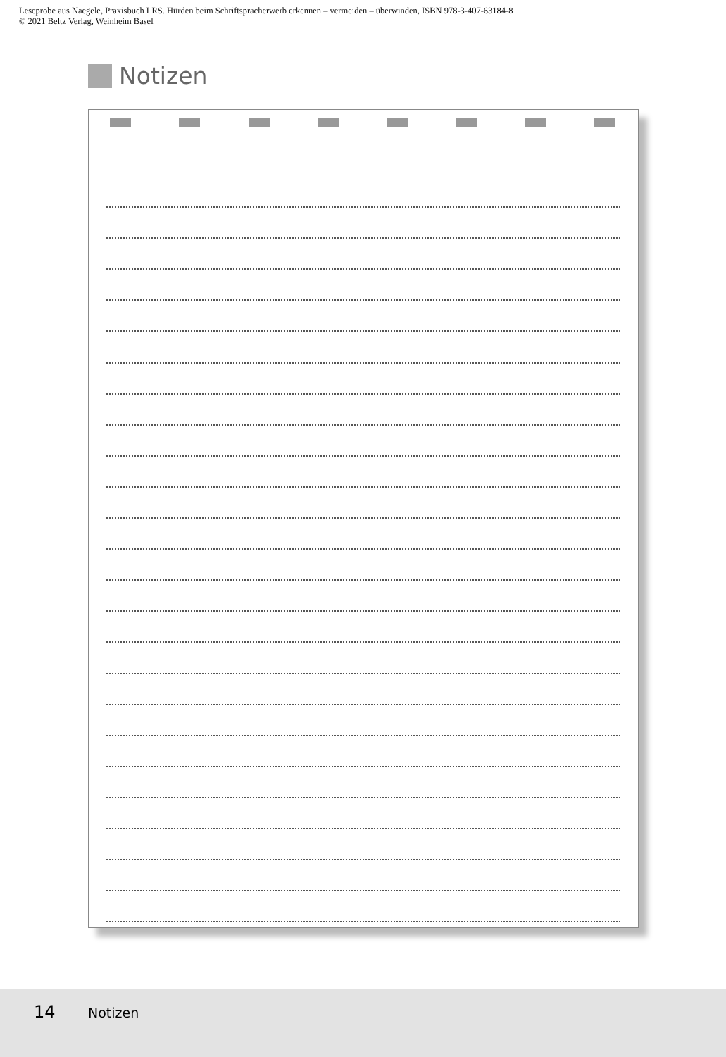Leseprobe aus Naegele, Praxisbuch LRS. Hürden beim Schriftspracherwerb erkennen – vermeiden – überwinden, ISBN 978-3-407-63184-8
© 2021 Beltz Verlag, Weinheim Basel
Notizen
14 Notizen